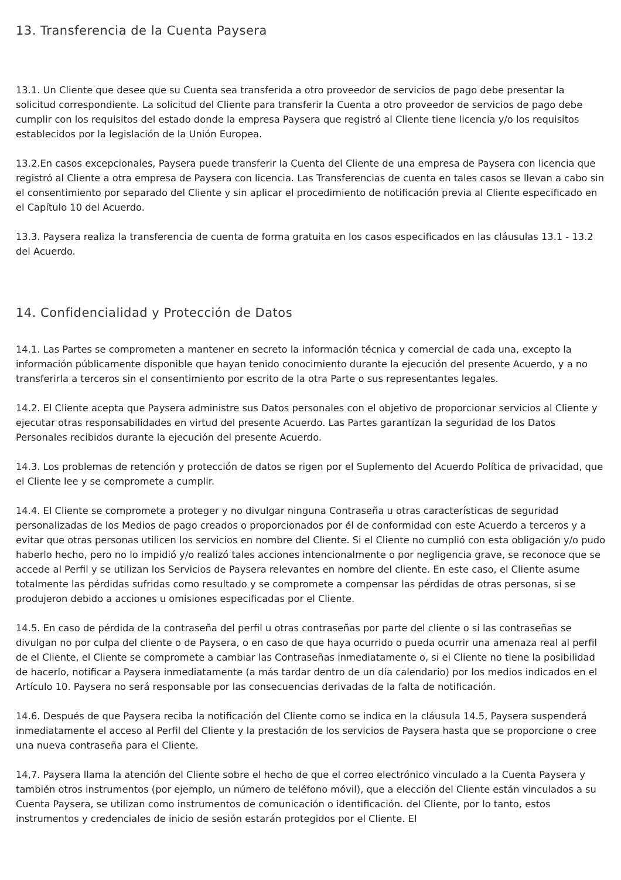13. Transferencia de la Cuenta Paysera
13.1. Un Cliente que desee que su Cuenta sea transferida a otro proveedor de servicios de pago debe presentar la solicitud correspondiente. La solicitud del Cliente para transferir la Cuenta a otro proveedor de servicios de pago debe cumplir con los requisitos del estado donde la empresa Paysera que registró al Cliente tiene licencia y/o los requisitos establecidos por la legislación de la Unión Europea.
13.2.En casos excepcionales, Paysera puede transferir la Cuenta del Cliente de una empresa de Paysera con licencia que registró al Cliente a otra empresa de Paysera con licencia. Las Transferencias de cuenta en tales casos se llevan a cabo sin el consentimiento por separado del Cliente y sin aplicar el procedimiento de notificación previa al Cliente especificado en el Capítulo 10 del Acuerdo.
13.3. Paysera realiza la transferencia de cuenta de forma gratuita en los casos especificados en las cláusulas 13.1 - 13.2 del Acuerdo.
14. Confidencialidad y Protección de Datos
14.1. Las Partes se comprometen a mantener en secreto la información técnica y comercial de cada una, excepto la información públicamente disponible que hayan tenido conocimiento durante la ejecución del presente Acuerdo, y a no transferirla a terceros sin el consentimiento por escrito de la otra Parte o sus representantes legales.
14.2. El Cliente acepta que Paysera administre sus Datos personales con el objetivo de proporcionar servicios al Cliente y ejecutar otras responsabilidades en virtud del presente Acuerdo. Las Partes garantizan la seguridad de los Datos Personales recibidos durante la ejecución del presente Acuerdo.
14.3. Los problemas de retención y protección de datos se rigen por el Suplemento del Acuerdo Política de privacidad, que el Cliente lee y se compromete a cumplir.
14.4. El Cliente se compromete a proteger y no divulgar ninguna Contraseña u otras características de seguridad personalizadas de los Medios de pago creados o proporcionados por él de conformidad con este Acuerdo a terceros y a evitar que otras personas utilicen los servicios en nombre del Cliente. Si el Cliente no cumplió con esta obligación y/o pudo haberlo hecho, pero no lo impidió y/o realizó tales acciones intencionalmente o por negligencia grave, se reconoce que se accede al Perfil y se utilizan los Servicios de Paysera relevantes en nombre del cliente. En este caso, el Cliente asume totalmente las pérdidas sufridas como resultado y se compromete a compensar las pérdidas de otras personas, si se produjeron debido a acciones u omisiones especificadas por el Cliente.
14.5. En caso de pérdida de la contraseña del perfil u otras contraseñas por parte del cliente o si las contraseñas se divulgan no por culpa del cliente o de Paysera, o en caso de que haya ocurrido o pueda ocurrir una amenaza real al perfil de el Cliente, el Cliente se compromete a cambiar las Contraseñas inmediatamente o, si el Cliente no tiene la posibilidad de hacerlo, notificar a Paysera inmediatamente (a más tardar dentro de un día calendario) por los medios indicados en el Artículo 10. Paysera no será responsable por las consecuencias derivadas de la falta de notificación.
14.6. Después de que Paysera reciba la notificación del Cliente como se indica en la cláusula 14.5, Paysera suspenderá inmediatamente el acceso al Perfil del Cliente y la prestación de los servicios de Paysera hasta que se proporcione o cree una nueva contraseña para el Cliente.
14,7. Paysera llama la atención del Cliente sobre el hecho de que el correo electrónico vinculado a la Cuenta Paysera y también otros instrumentos (por ejemplo, un número de teléfono móvil), que a elección del Cliente están vinculados a su Cuenta Paysera, se utilizan como instrumentos de comunicación o identificación. del Cliente, por lo tanto, estos instrumentos y credenciales de inicio de sesión estarán protegidos por el Cliente. El